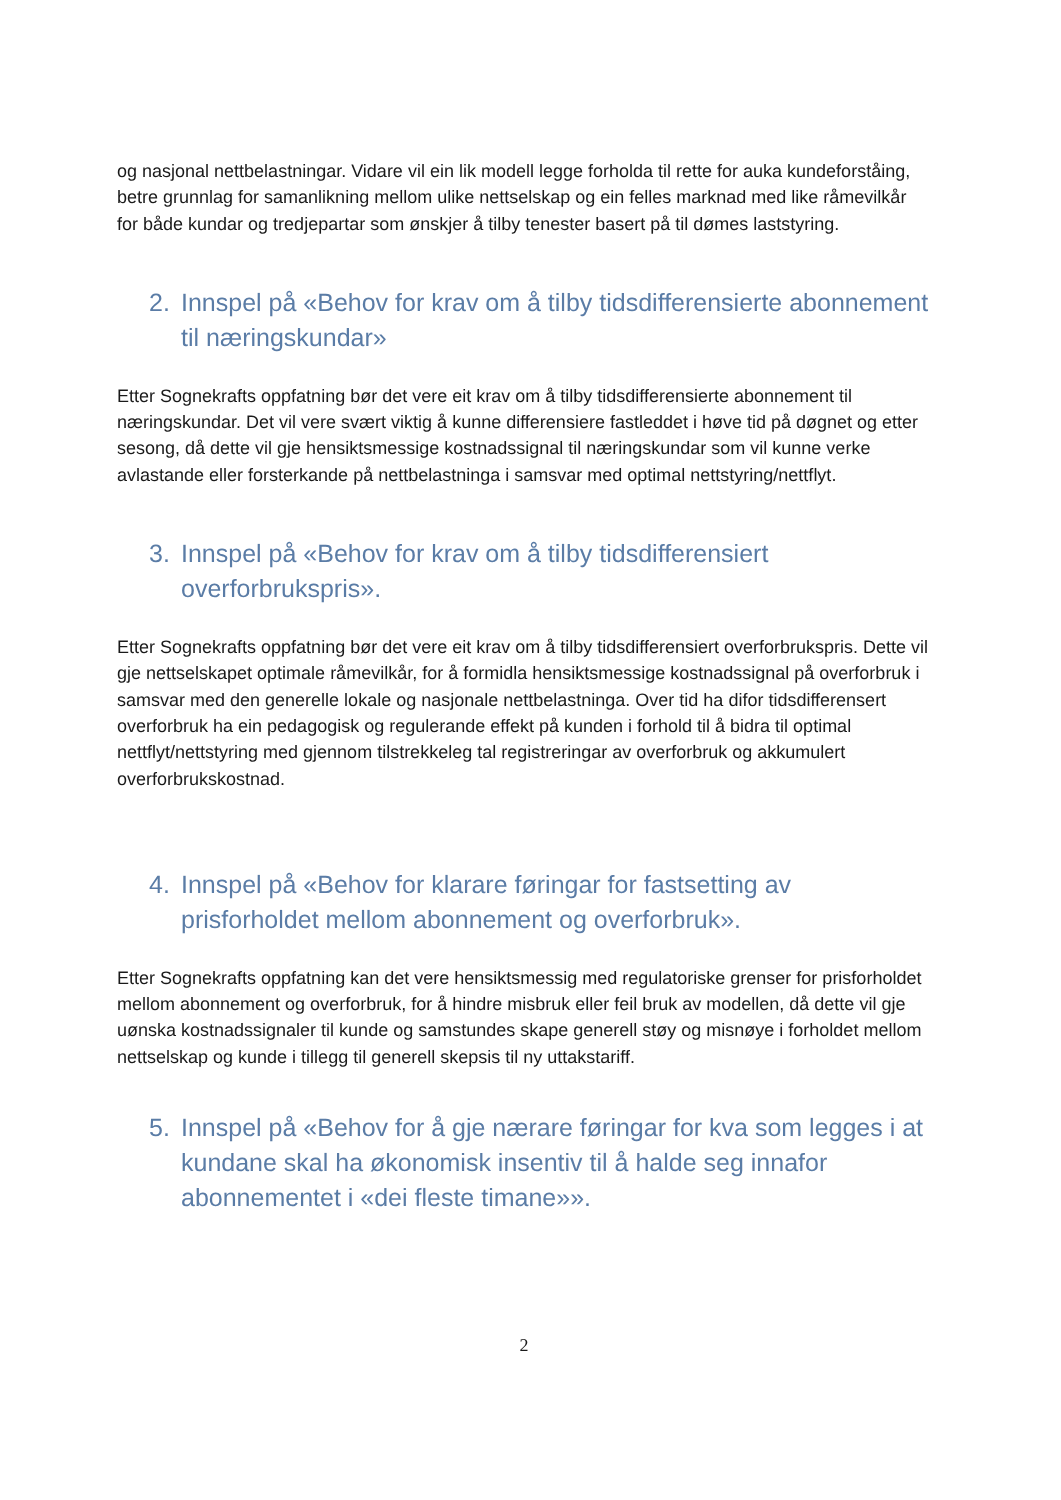og nasjonal nettbelastningar. Vidare vil ein lik modell legge forholda til rette for auka kundeforståing, betre grunnlag for samanlikning mellom ulike nettselskap og ein felles marknad med like råmevilkår for både kundar og tredjepartar som ønskjer å tilby tenester basert på til dømes laststyring.
2. Innspel på «Behov for krav om å tilby tidsdifferensierte abonnement til næringskundar»
Etter Sognekrafts oppfatning bør det vere eit krav om å tilby tidsdifferensierte abonnement til næringskundar. Det vil vere svært viktig å kunne differensiere fastleddet i høve tid på døgnet og etter sesong, då dette vil gje hensiktsmessige kostnadssignal til næringskundar som vil kunne verke avlastande eller forsterkande på nettbelastninga i samsvar med optimal nettstyring/nettflyt.
3. Innspel på «Behov for krav om å tilby tidsdifferensiert overforbrukspris».
Etter Sognekrafts oppfatning bør det vere eit krav om å tilby tidsdifferensiert overforbrukspris. Dette vil gje nettselskapet optimale råmevilkår, for å formidla hensiktsmessige kostnadssignal på overforbruk i samsvar med den generelle lokale og nasjonale nettbelastninga. Over tid ha difor tidsdifferensert overforbruk ha ein pedagogisk og regulerande effekt på kunden i forhold til å bidra til optimal nettflyt/nettstyring med gjennom tilstrekkeleg tal registreringar av overforbruk og akkumulert overforbrukskostnad.
4. Innspel på «Behov for klarare føringar for fastsetting av prisforholdet mellom abonnement og overforbruk».
Etter Sognekrafts oppfatning kan det vere hensiktsmessig med regulatoriske grenser for prisforholdet mellom abonnement og overforbruk, for å hindre misbruk eller feil bruk av modellen, då dette vil gje uønska kostnadssignaler til kunde og samstundes skape generell støy og misnøye i forholdet mellom nettselskap og kunde i tillegg til generell skepsis til ny uttakstariff.
5. Innspel på «Behov for å gje nærare føringar for kva som legges i at kundane skal ha økonomisk insentiv til å halde seg innafor abonnementet i «dei fleste timane»».
2